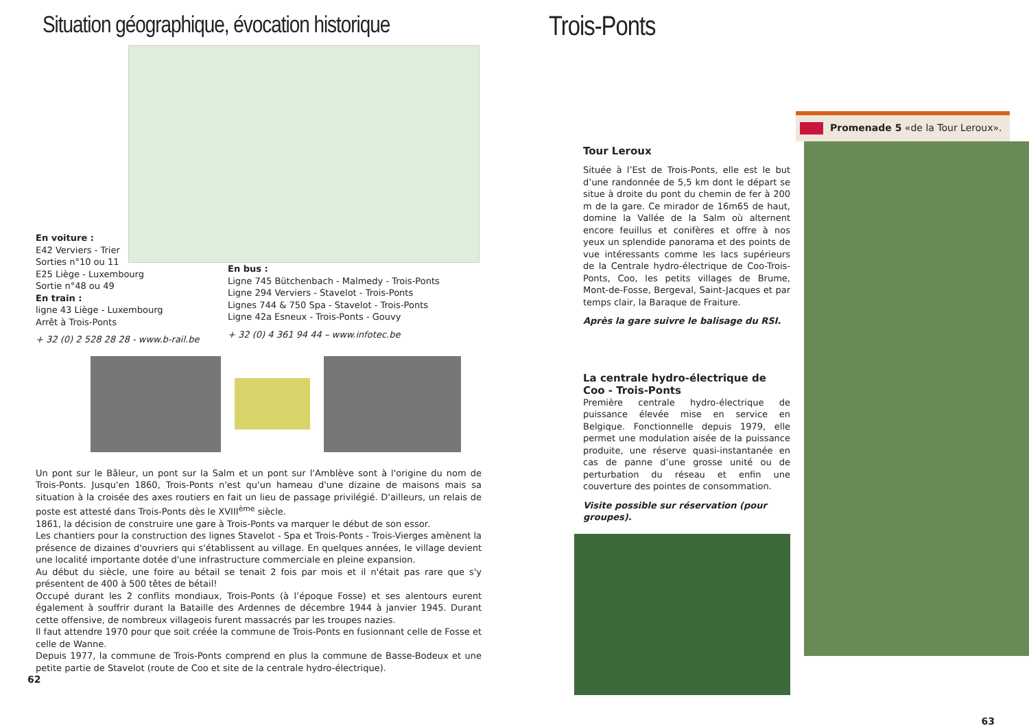Situation géographique, évocation historique
En voiture :
E42 Verviers - Trier
Sorties n°10 ou 11
E25 Liège - Luxembourg
Sortie n°48 ou 49
En train :
ligne 43 Liège - Luxembourg
Arrêt à Trois-Ponts
+ 32 (0) 2 528 28 28 - www.b-rail.be
En bus :
Ligne 745 Bütchenbach - Malmedy - Trois-Ponts
Ligne 294 Verviers - Stavelot - Trois-Ponts
Lignes 744 & 750 Spa - Stavelot - Trois-Ponts
Ligne 42a Esneux - Trois-Ponts - Gouvy
+ 32 (0) 4 361 94 44 – www.infotec.be
Un pont sur le Bâleur, un pont sur la Salm et un pont sur l'Amblève sont à l'origine du nom de Trois-Ponts. Jusqu'en 1860, Trois-Ponts n'est qu'un hameau d'une dizaine de maisons mais sa situation à la croisée des axes routiers en fait un lieu de passage privilégié. D'ailleurs, un relais de poste est attesté dans Trois-Ponts dès le XVIII<sup>ème</sup> siècle.
1861, la décision de construire une gare à Trois-Ponts va marquer le début de son essor.
Les chantiers pour la construction des lignes Stavelot - Spa et Trois-Ponts - Trois-Vierges amènent la présence de dizaines d'ouvriers qui s'établissent au village. En quelques années, le village devient une localité importante dotée d'une infrastructure commerciale en pleine expansion.
Au début du siècle, une foire au bétail se tenait 2 fois par mois et il n'était pas rare que s'y présentent de 400 à 500 têtes de bétail!
Occupé durant les 2 conflits mondiaux, Trois-Ponts (à l’époque Fosse) et ses alentours eurent également à souffrir durant la Bataille des Ardennes de décembre 1944 à janvier 1945. Durant cette offensive, de nombreux villageois furent massacrés par les troupes nazies.
Il faut attendre 1970 pour que soit créée la commune de Trois-Ponts en fusionnant celle de Fosse et celle de Wanne.
Depuis 1977, la commune de Trois-Ponts comprend en plus la commune de Basse-Bodeux et une petite partie de Stavelot (route de Coo et site de la centrale hydro-électrique).
62
Trois-Ponts
Promenade 5 «de la Tour Leroux».
Tour Leroux
Située à l’Est de Trois-Ponts, elle est le but d’une randonnée de 5,5 km dont le départ se situe à droite du pont du chemin de fer à 200 m de la gare. Ce mirador de 16m65 de haut, domine la Vallée de la Salm où alternent encore feuillus et conifères et offre à nos yeux un splendide panorama et des points de vue intéressants comme les lacs supérieurs de la Centrale hydro-électrique de Coo-Trois-Ponts, Coo, les petits villages de Brume, Mont-de-Fosse, Bergeval, Saint-Jacques et par temps clair, la Baraque de Fraiture.
Après la gare suivre le balisage du RSI.
La centrale hydro-électrique de Coo - Trois-Ponts
Première centrale hydro-électrique de puissance élevée mise en service en Belgique. Fonctionnelle depuis 1979, elle permet une modulation aisée de la puissance produite, une réserve quasi-instantanée en cas de panne d’une grosse unité ou de perturbation du réseau et enfin une couverture des pointes de consommation.
Visite possible sur réservation (pour groupes).
63